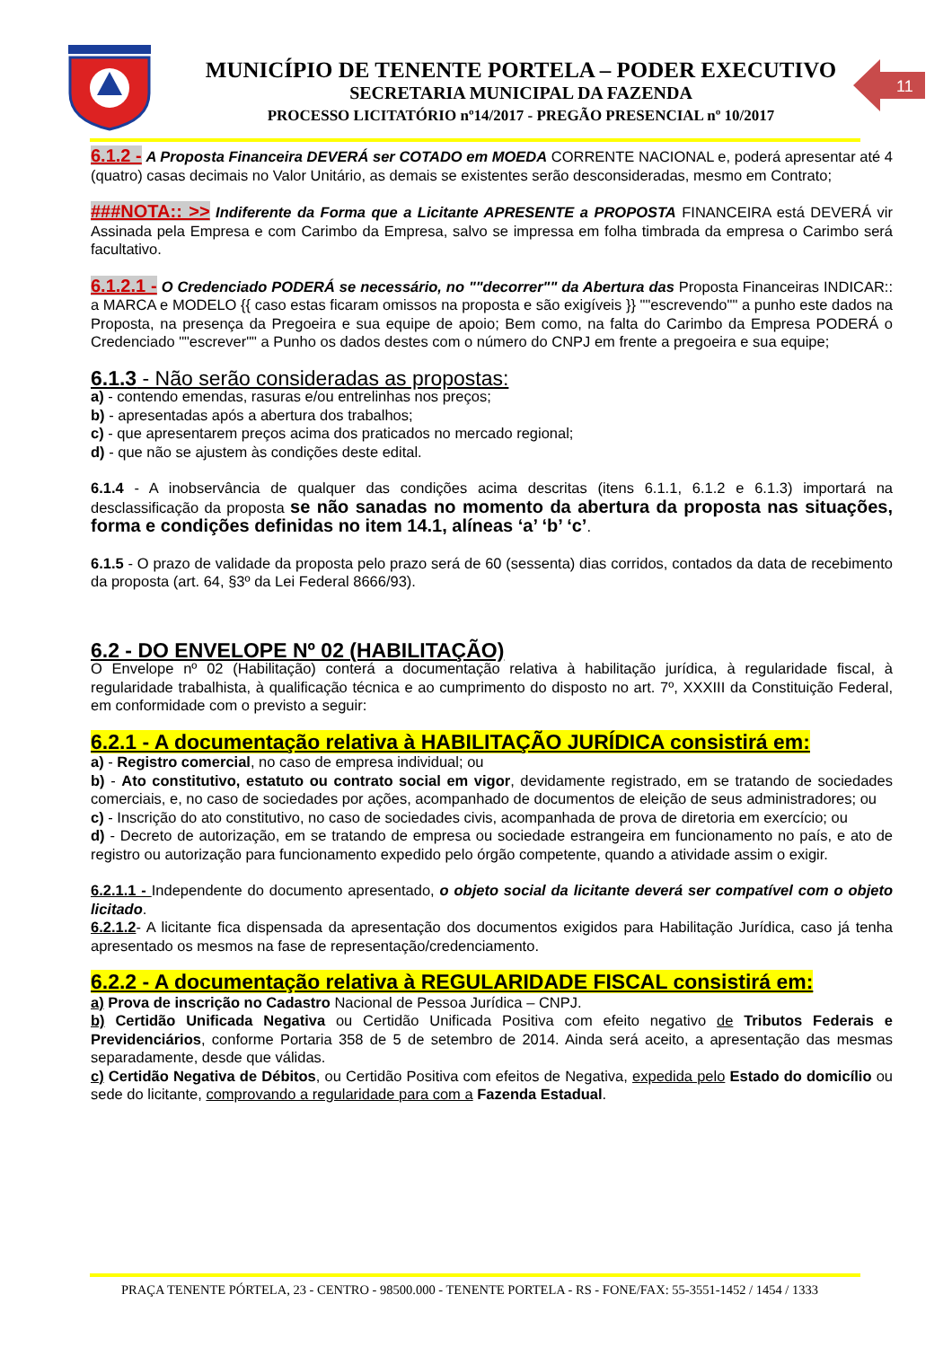MUNICÍPIO DE TENENTE PORTELA – PODER EXECUTIVO
SECRETARIA MUNICIPAL DA FAZENDA
PROCESSO LICITATÓRIO nº14/2017 - PREGÃO PRESENCIAL nº 10/2017
11
6.1.2 - A Proposta Financeira DEVERÁ ser COTADO em MOEDA CORRENTE NACIONAL e, poderá apresentar até 4 (quatro) casas decimais no Valor Unitário, as demais se existentes serão desconsideradas, mesmo em Contrato;
###NOTA:: >> Indiferente da Forma que a Licitante APRESENTE a PROPOSTA FINANCEIRA está DEVERÁ vir Assinada pela Empresa e com Carimbo da Empresa, salvo se impressa em folha timbrada da empresa o Carimbo será facultativo.
6.1.2.1 - O Credenciado PODERÁ se necessário, no ""decorrer"" da Abertura das Proposta Financeiras INDICAR:: a MARCA e MODELO {{ caso estas ficaram omissos na proposta e são exigíveis }} ""escrevendo"" a punho este dados na Proposta, na presença da Pregoeira e sua equipe de apoio; Bem como, na falta do Carimbo da Empresa PODERÁ o Credenciado ""escrever"" a Punho os dados destes com o número do CNPJ em frente a pregoeira e sua equipe;
6.1.3 - Não serão consideradas as propostas:
a) - contendo emendas, rasuras e/ou entrelinhas nos preços;
b) - apresentadas após a abertura dos trabalhos;
c) - que apresentarem preços acima dos praticados no mercado regional;
d) - que não se ajustem às condições deste edital.
6.1.4 - A inobservância de qualquer das condições acima descritas (itens 6.1.1, 6.1.2 e 6.1.3) importará na desclassificação da proposta se não sanadas no momento da abertura da proposta nas situações, forma e condições definidas no item 14.1, alíneas ‘a’ ‘b’ ‘c’.
6.1.5 - O prazo de validade da proposta pelo prazo será de 60 (sessenta) dias corridos, contados da data de recebimento da proposta (art. 64, §3º da Lei Federal 8666/93).
6.2 - DO ENVELOPE Nº 02 (HABILITAÇÃO)
O Envelope nº 02 (Habilitação) conterá a documentação relativa à habilitação jurídica, à regularidade fiscal, à regularidade trabalhista, à qualificação técnica e ao cumprimento do disposto no art. 7º, XXXIII da Constituição Federal, em conformidade com o previsto a seguir:
6.2.1 - A documentação relativa à HABILITAÇÃO JURÍDICA consistirá em:
a) - Registro comercial, no caso de empresa individual; ou
b) - Ato constitutivo, estatuto ou contrato social em vigor, devidamente registrado, em se tratando de sociedades comerciais, e, no caso de sociedades por ações, acompanhado de documentos de eleição de seus administradores; ou
c) - Inscrição do ato constitutivo, no caso de sociedades civis, acompanhada de prova de diretoria em exercício; ou
d) - Decreto de autorização, em se tratando de empresa ou sociedade estrangeira em funcionamento no país, e ato de registro ou autorização para funcionamento expedido pelo órgão competente, quando a atividade assim o exigir.
6.2.1.1 - Independente do documento apresentado, o objeto social da licitante deverá ser compatível com o objeto licitado.
6.2.1.2- A licitante fica dispensada da apresentação dos documentos exigidos para Habilitação Jurídica, caso já tenha apresentado os mesmos na fase de representação/credenciamento.
6.2.2 - A documentação relativa à REGULARIDADE FISCAL consistirá em:
a) Prova de inscrição no Cadastro Nacional de Pessoa Jurídica – CNPJ.
b) Certidão Unificada Negativa ou Certidão Unificada Positiva com efeito negativo de Tributos Federais e Previdenciários, conforme Portaria 358 de 5 de setembro de 2014. Ainda será aceito, a apresentação das mesmas separadamente, desde que válidas.
c) Certidão Negativa de Débitos, ou Certidão Positiva com efeitos de Negativa, expedida pelo Estado do domicílio ou sede do licitante, comprovando a regularidade para com a Fazenda Estadual.
PRAÇA TENENTE PÓRTELA, 23 - CENTRO - 98500.000 - TENENTE PORTELA - RS - FONE/FAX: 55-3551-1452 / 1454 / 1333